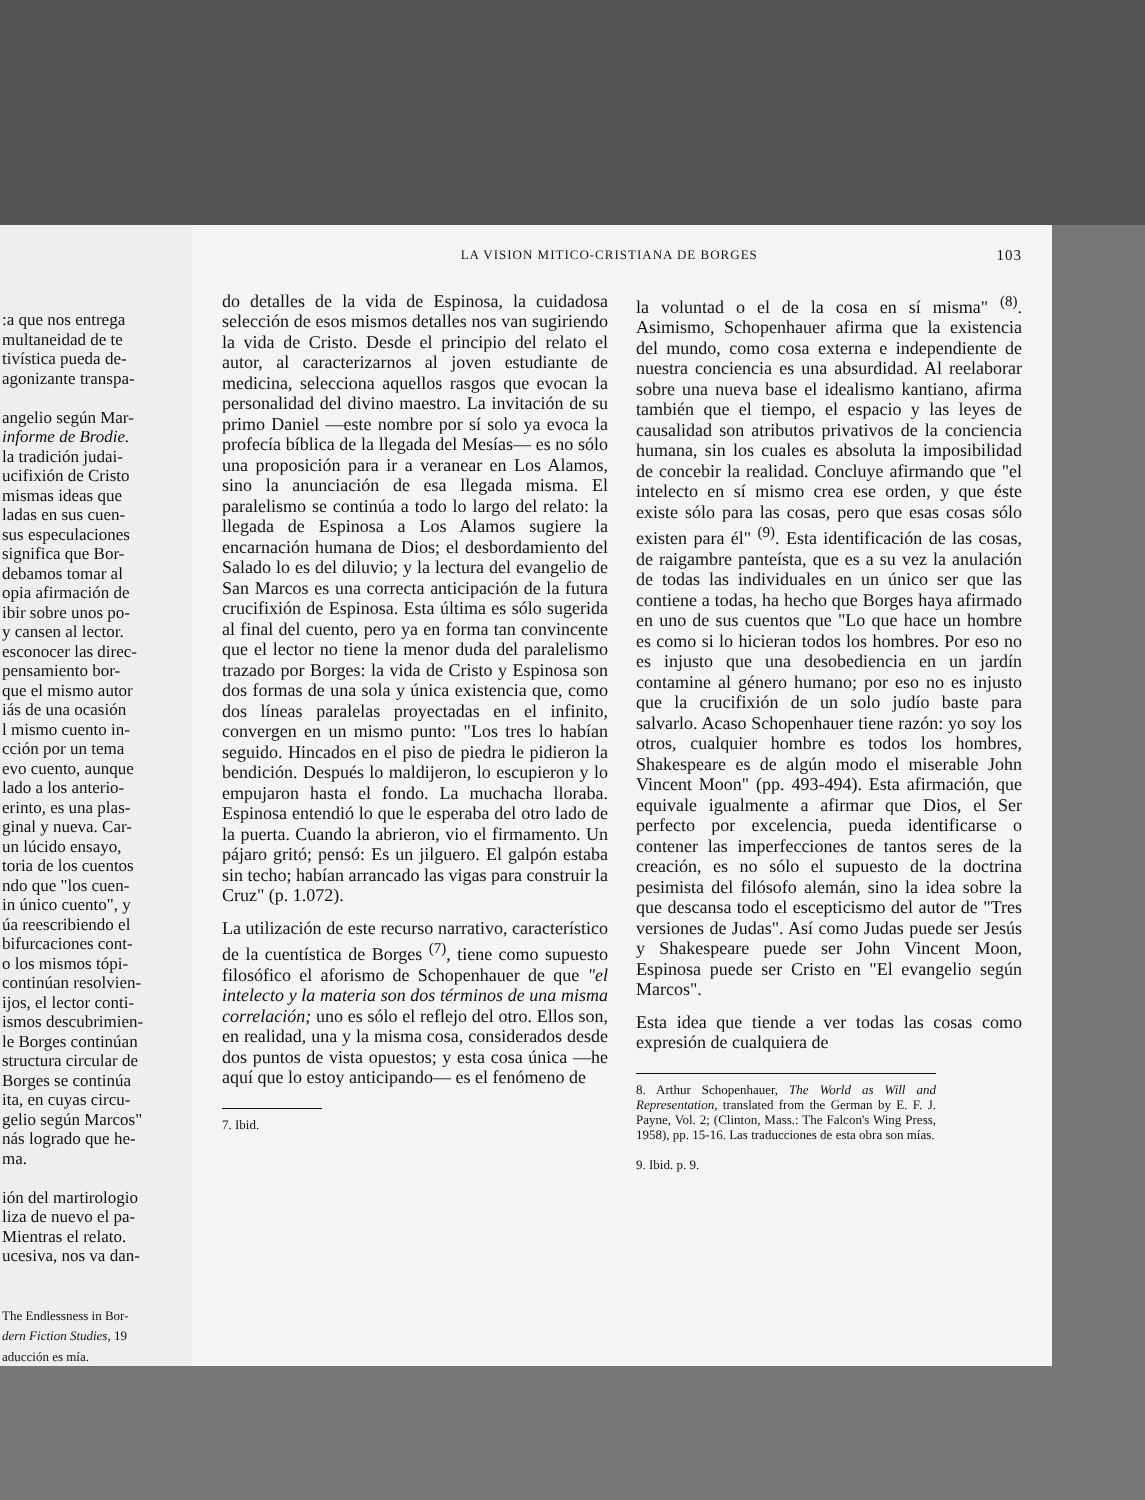:a que nos entrega
multaneidad de te
tivística pueda de-
agonizante transpa-
angelio según Mar-
informe de Brodie.
la tradición judai-
ucifixión de Cristo
mismas ideas que
ladas en sus cuen-
sus especulaciones
significa que Bor-
debamos tomar al
opia afirmación de
ibir sobre unos po-
y cansen al lector.
esconocer las direc-
pensamiento bor-
que el mismo autor
iás de una ocasión
l mismo cuento in-
cción por un tema
evo cuento, aunque
lado a los anterio-
erinto, es una plas-
ginal y nueva. Car-
un lúcido ensayo,
toria de los cuentos
ndo que "los cuen-
in único cuento", y
úa reescribiendo el
bifurcaciones cont-
o los mismos tópi-
continúan resolvien-
ijos, el lector conti-
ismos descubrimien-
le Borges continúan
structura circular de
Borges se continúa
ita, en cuyas circu-
gelio según Marcos"
nás logrado que he-
ma.
ión del martirologio
liza de nuevo el pa-
Mientras el relato.
ucesiva, nos va dan-
The Endlessness in Bor-
dern Fiction Studies, 19
aducción es mía.
LA VISION MITICO-CRISTIANA DE BORGES 103
do detalles de la vida de Espinosa, la cuidadosa selección de esos mismos detalles nos van sugiriendo la vida de Cristo. Desde el principio del relato el autor, al caracterizarnos al joven estudiante de medicina, selecciona aquellos rasgos que evocan la personalidad del divino maestro. La invitación de su primo Daniel —este nombre por sí solo ya evoca la profecía bíblica de la llegada del Mesías— es no sólo una proposición para ir a veranear en Los Alamos, sino la anunciación de esa llegada misma. El paralelismo se continúa a todo lo largo del relato: la llegada de Espinosa a Los Alamos sugiere la encarnación humana de Dios; el desbordamiento del Salado lo es del diluvio; y la lectura del evangelio de San Marcos es una correcta anticipación de la futura crucifixión de Espinosa. Esta última es sólo sugerida al final del cuento, pero ya en forma tan convincente que el lector no tiene la menor duda del paralelismo trazado por Borges: la vida de Cristo y Espinosa son dos formas de una sola y única existencia que, como dos líneas paralelas proyectadas en el infinito, convergen en un mismo punto: "Los tres lo habían seguido. Hincados en el piso de piedra le pidieron la bendición. Después lo maldijeron, lo escupieron y lo empujaron hasta el fondo. La muchacha lloraba. Espinosa entendió lo que le esperaba del otro lado de la puerta. Cuando la abrieron, vio el firmamento. Un pájaro gritó; pensó: Es un jilguero. El galpón estaba sin techo; habían arrancado las vigas para construir la Cruz" (p. 1.072).
La utilización de este recurso narrativo, característico de la cuentística de Borges <sup>(7)</sup>, tiene como supuesto filosófico el aforismo de Schopenhauer de que "el intelecto y la materia son dos términos de una misma correlación; uno es sólo el reflejo del otro. Ellos son, en realidad, una y la misma cosa, considerados desde dos puntos de vista opuestos; y esta cosa única —he aquí que lo estoy anticipando— es el fenómeno de
7. Ibid.
la voluntad o el de la cosa en sí misma" <sup>(8)</sup>. Asimismo, Schopenhauer afirma que la existencia del mundo, como cosa externa e independiente de nuestra conciencia es una absurdidad. Al reelaborar sobre una nueva base el idealismo kantiano, afirma también que el tiempo, el espacio y las leyes de causalidad son atributos privativos de la conciencia humana, sin los cuales es absoluta la imposibilidad de concebir la realidad. Concluye afirmando que "el intelecto en sí mismo crea ese orden, y que éste existe sólo para las cosas, pero que esas cosas sólo existen para él" <sup>(9)</sup>. Esta identificación de las cosas, de raigambre panteísta, que es a su vez la anulación de todas las individuales en un único ser que las contiene a todas, ha hecho que Borges haya afirmado en uno de sus cuentos que "Lo que hace un hombre es como si lo hicieran todos los hombres. Por eso no es injusto que una desobediencia en un jardín contamine al género humano; por eso no es injusto que la crucifixión de un solo judío baste para salvarlo. Acaso Schopenhauer tiene razón: yo soy los otros, cualquier hombre es todos los hombres, Shakespeare es de algún modo el miserable John Vincent Moon" (pp. 493-494). Esta afirmación, que equivale igualmente a afirmar que Dios, el Ser perfecto por excelencia, pueda identificarse o contener las imperfecciones de tantos seres de la creación, es no sólo el supuesto de la doctrina pesimista del filósofo alemán, sino la idea sobre la que descansa todo el escepticismo del autor de "Tres versiones de Judas". Así como Judas puede ser Jesús y Shakespeare puede ser John Vincent Moon, Espinosa puede ser Cristo en "El evangelio según Marcos".
Esta idea que tiende a ver todas las cosas como expresión de cualquiera de
8. Arthur Schopenhauer, The World as Will and Representation, translated from the German by E. F. J. Payne, Vol. 2; (Clinton, Mass.: The Falcon's Wing Press, 1958), pp. 15-16. Las traducciones de esta obra son mías.
9. Ibid. p. 9.